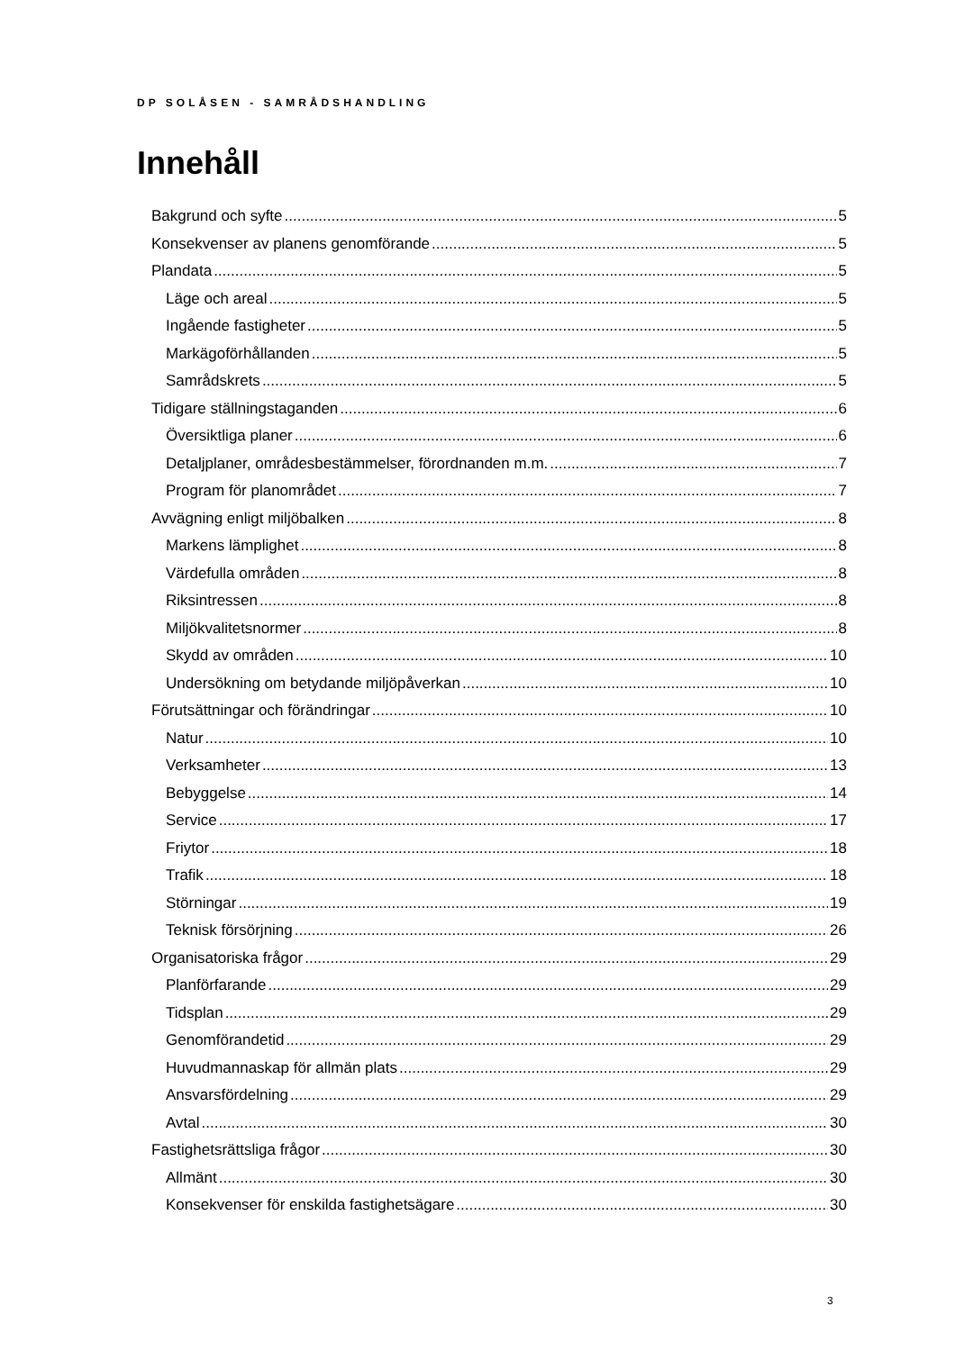DP SOLÅSEN - SAMRÅDSHANDLING
Innehåll
Bakgrund och syfte 5
Konsekvenser av planens genomförande 5
Plandata 5
Läge och areal 5
Ingående fastigheter 5
Markägoförhållanden 5
Samrådskrets 5
Tidigare ställningstaganden 6
Översiktliga planer 6
Detaljplaner, områdesbestämmelser, förordnanden m.m. 7
Program för planområdet 7
Avvägning enligt miljöbalken 8
Markens lämplighet 8
Värdefulla områden 8
Riksintressen 8
Miljökvalitetsnormer 8
Skydd av områden 10
Undersökning om betydande miljöpåverkan 10
Förutsättningar och förändringar 10
Natur 10
Verksamheter 13
Bebyggelse 14
Service 17
Friytor 18
Trafik 18
Störningar 19
Teknisk försörjning 26
Organisatoriska frågor 29
Planförfarande 29
Tidsplan 29
Genomförandetid 29
Huvudmannaskap för allmän plats 29
Ansvarsfördelning 29
Avtal 30
Fastighetsrättsliga frågor 30
Allmänt 30
Konsekvenser för enskilda fastighetsägare 30
3